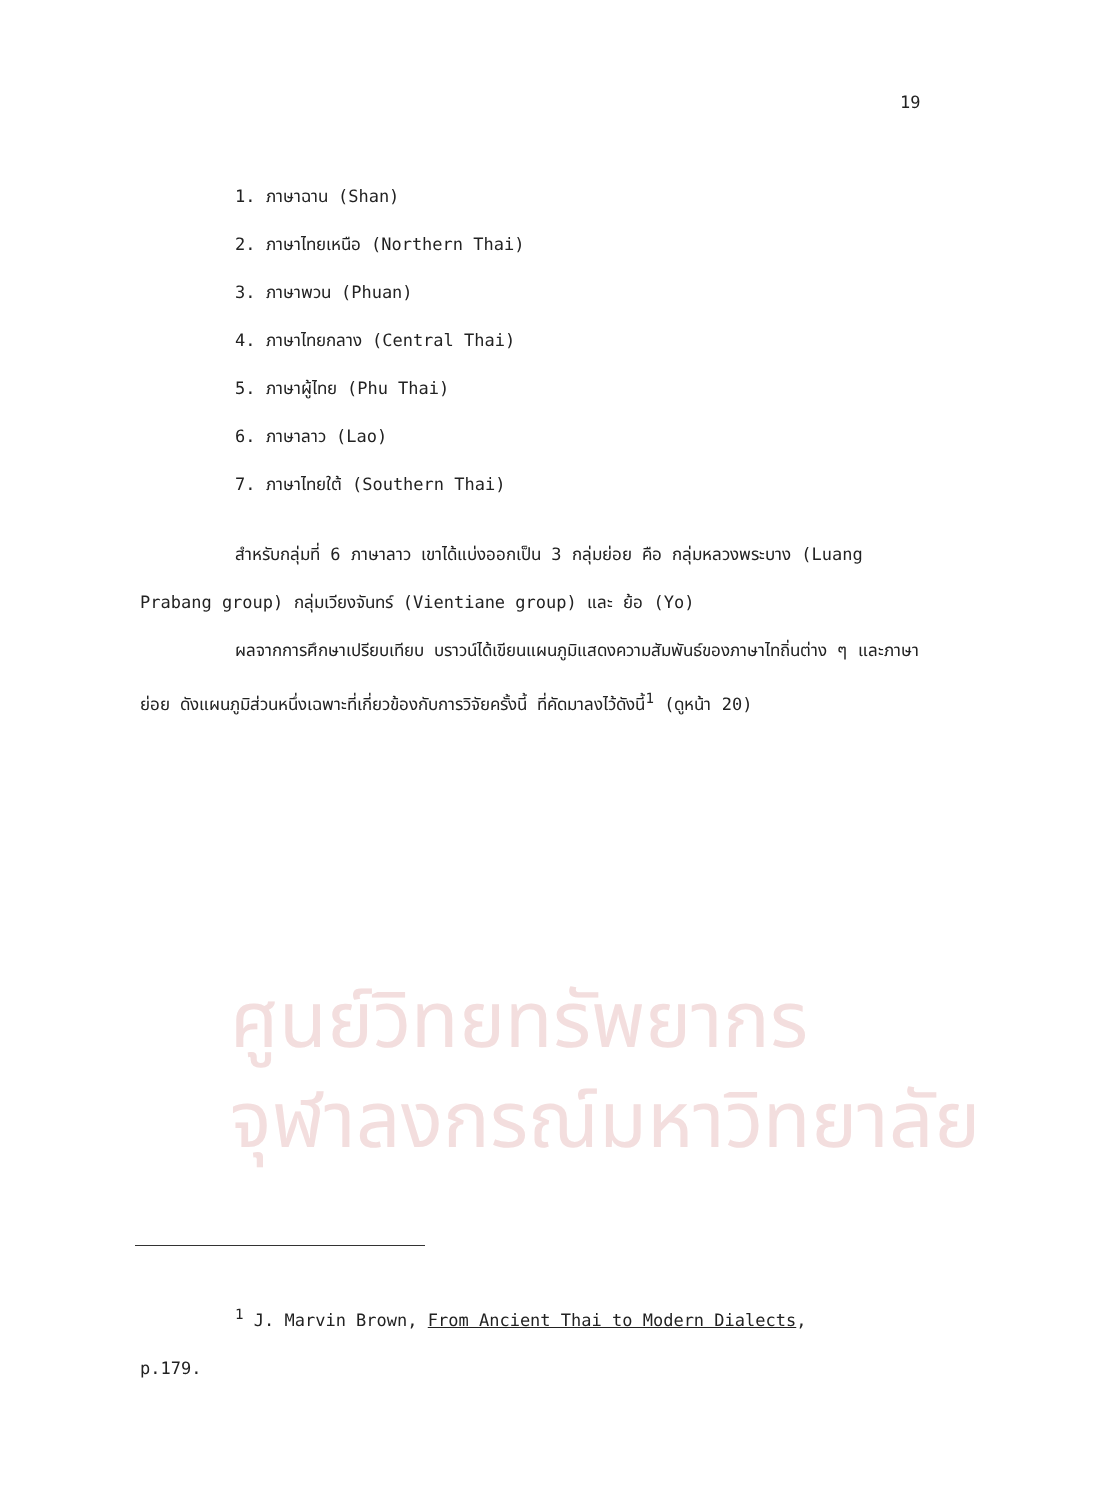ศูนย์วิทยทรัพยากร
จุฬาลงกรณ์มหาวิทยาลัย
19
1. ภาษาฉาน (Shan)
2. ภาษาไทยเหนือ (Northern Thai)
3. ภาษาพวน (Phuan)
4. ภาษาไทยกลาง (Central Thai)
5. ภาษาผู้ไทย (Phu Thai)
6. ภาษาลาว (Lao)
7. ภาษาไทยใต้ (Southern Thai)
สำหรับกลุ่มที่ 6 ภาษาลาว เขาได้แบ่งออกเป็น 3 กลุ่มย่อย คือ กลุ่มหลวงพระบาง (Luang Prabang group) กลุ่มเวียงจันทร์ (Vientiane group) และ ย้อ (Yo)
ผลจากการศึกษาเปรียบเทียบ บราวน์ได้เขียนแผนภูมิแสดงความสัมพันธ์ของภาษาไทถิ่นต่าง ๆ และภาษาย่อย ดังแผนภูมิส่วนหนึ่งเฉพาะที่เกี่ยวข้องกับการวิจัยครั้งนี้ ที่คัดมาลงไว้ดังนี้<sup>1</sup> (ดูหน้า 20)
<sup>1</sup> J. Marvin Brown, From Ancient Thai to Modern Dialects, p.179.